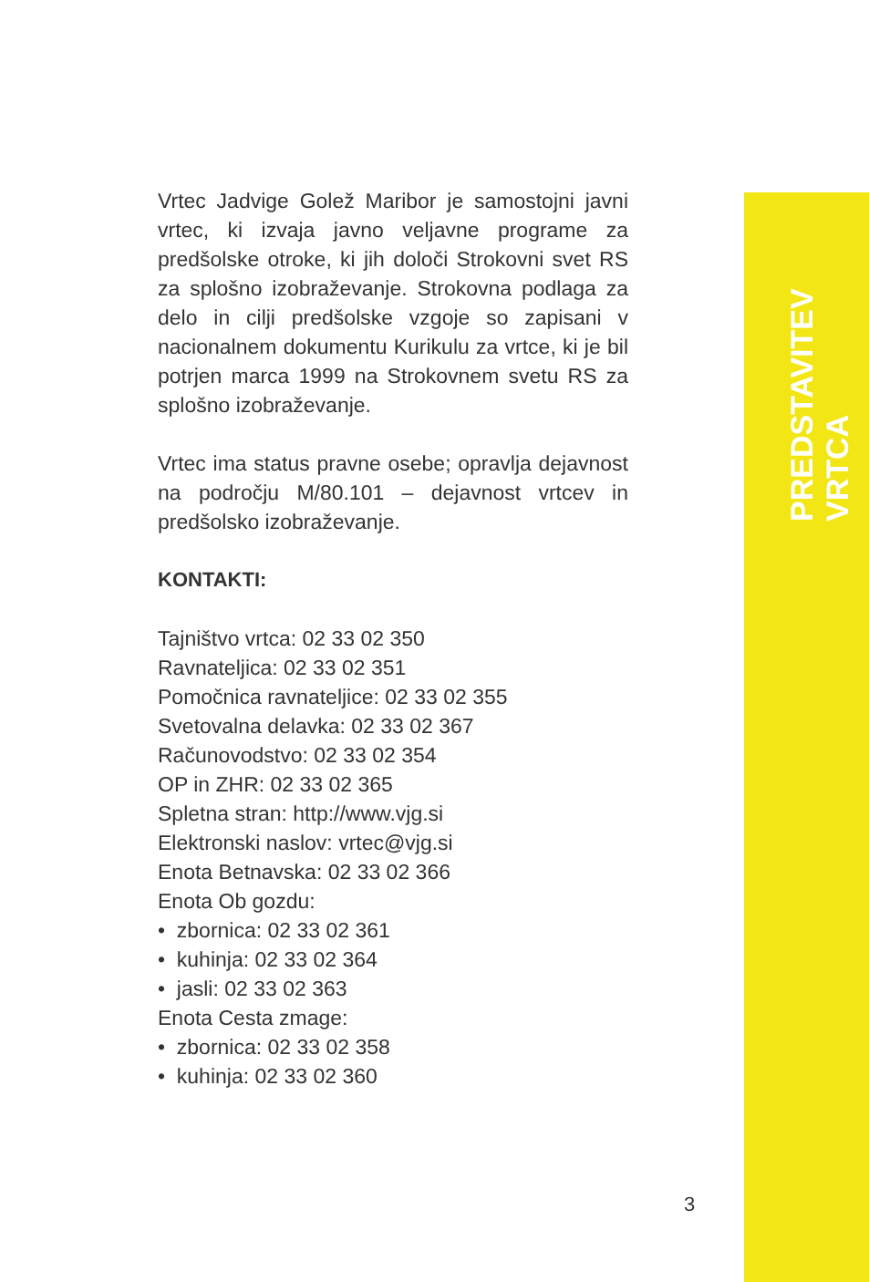Vrtec Jadvige Golež Maribor je samostojni javni vrtec, ki izvaja javno veljavne programe za predšolske otroke, ki jih določi Strokovni svet RS za splošno izobraževanje. Strokovna podlaga za delo in cilji predšolske vzgoje so zapisani v nacionalnem dokumentu Kurikulu za vrtce, ki je bil potrjen marca 1999 na Strokovnem svetu RS za splošno izobraževanje.
Vrtec ima status pravne osebe; opravlja dejavnost na področju M/80.101 – dejavnost vrtcev in predšolsko izobraževanje.
KONTAKTI:
Tajništvo vrtca: 02 33 02 350
Ravnateljica: 02 33 02 351
Pomočnica ravnateljice: 02 33 02 355
Svetovalna delavka: 02 33 02 367
Računovodstvo: 02 33 02 354
OP in ZHR: 02 33 02 365
Spletna stran: http://www.vjg.si
Elektronski naslov: vrtec@vjg.si
Enota Betnavska: 02 33 02 366
Enota Ob gozdu:
• zbornica: 02 33 02 361
• kuhinja: 02 33 02 364
• jasli: 02 33 02 363
Enota Cesta zmage:
• zbornica: 02 33 02 358
• kuhinja: 02 33 02 360
PREDSTAVITEV VRTCA
3